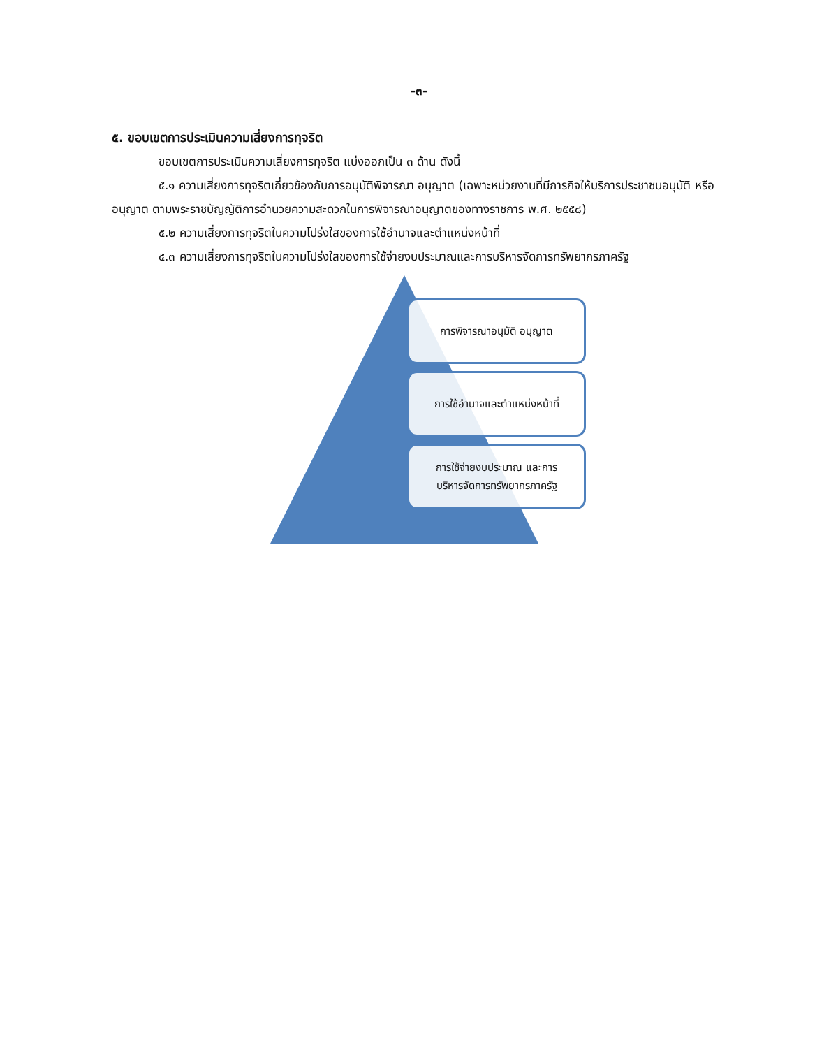-๓-
๕. ขอบเขตการประเมินความเสี่ยงการทุจริต
ขอบเขตการประเมินความเสี่ยงการทุจริต แบ่งออกเป็น ๓ ด้าน ดังนี้
๕.๑ ความเสี่ยงการทุจริตเกี่ยวข้องกับการอนุมัติพิจารณา อนุญาต (เฉพาะหน่วยงานที่มีภารกิจให้บริการประชาชนอนุมัติ หรืออนุญาต ตามพระราชบัญญัติการอำนวยความสะดวกในการพิจารณาอนุญาตของทางราชการ พ.ศ. ๒๕๕๘)
๕.๒ ความเสี่ยงการทุจริตในความโปร่งใสของการใช้อำนาจและตำแหน่งหน้าที่
๕.๓ ความเสี่ยงการทุจริตในความโปร่งใสของการใช้จ่ายงบประมาณและการบริหารจัดการทรัพยากรภาครัฐ
การพิจารณาอนุมัติ อนุญาต
การใช้อำนาจและตำแหน่งหน้าที่
การใช้จ่ายงบประมาณ และการ
บริหารจัดการทรัพยากรภาครัฐ